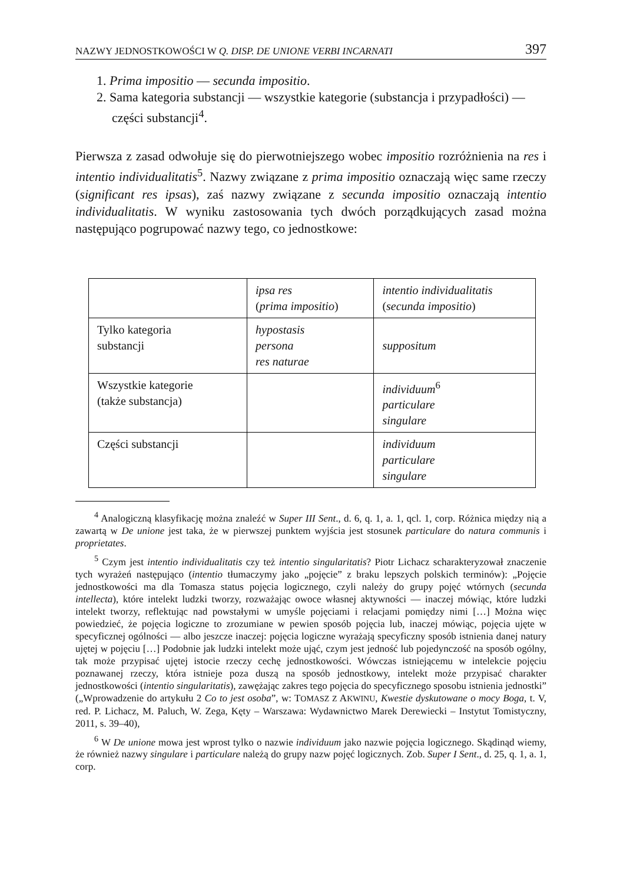NAZWY JEDNOSTKOWOŚCI W Q. DISP. DE UNIONE VERBI INCARNATI 397
1. Prima impositio — secunda impositio.
2. Sama kategoria substancji — wszystkie kategorie (substancja i przypadłości) — części substancji<sup>4</sup>.
Pierwsza z zasad odwołuje się do pierwotniejszego wobec impositio rozróżnienia na res i intentio individualitatis<sup>5</sup>. Nazwy związane z prima impositio oznaczają więc same rzeczy (significant res ipsas), zaś nazwy związane z secunda impositio oznaczają intentio individualitatis. W wyniku zastosowania tych dwóch porządkujących zasad można następująco pogrupować nazwy tego, co jednostkowe:
| | ipsa res ( prima impositio ) | intentio individualitatis ( secunda impositio ) |
| Tylko kategoria substancji | hypostasis persona res naturae | suppositum |
| Wszystkie kategorie (także substancja) | | individuum<sup>6</sup> particulare singulare |
| Części substancji | | individuum particulare singulare |
<sup>4</sup> Analogiczną klasyfikację można znaleźć w Super III Sent., d. 6, q. 1, a. 1, qcl. 1, corp. Różnica między nią a zawartą w De unione jest taka, że w pierwszej punktem wyjścia jest stosunek particulare do natura communis i proprietates.
<sup>5</sup> Czym jest intentio individualitatis czy też intentio singularitatis? Piotr Lichacz scharakteryzował znaczenie tych wyrażeń następująco (intentio tłumaczymy jako „pojęcie” z braku lepszych polskich terminów): „Pojęcie jednostkowości ma dla Tomasza status pojęcia logicznego, czyli należy do grupy pojęć wtórnych (secunda intellecta), które intelekt ludzki tworzy, rozważając owoce własnej aktywności — inaczej mówiąc, które ludzki intelekt tworzy, reflektując nad powstałymi w umyśle pojęciami i relacjami pomiędzy nimi […] Można więc powiedzieć, że pojęcia logiczne to zrozumiane w pewien sposób pojęcia lub, inaczej mówiąc, pojęcia ujęte w specyficznej ogólności — albo jeszcze inaczej: pojęcia logiczne wyrażają specyficzny sposób istnienia danej natury ujętej w pojęciu […] Podobnie jak ludzki intelekt może ująć, czym jest jedność lub pojedynczość na sposób ogólny, tak może przypisać ujętej istocie rzeczy cechę jednostkowości. Wówczas istniejącemu w intelekcie pojęciu poznawanej rzeczy, która istnieje poza duszą na sposób jednostkowy, intelekt może przypisać charakter jednostkowości (intentio singularitatis), zawężając zakres tego pojęcia do specyficznego sposobu istnienia jednostki” („Wprowadzenie do artykułu 2 Co to jest osoba”, w: TOMASZ Z AKWINU, Kwestie dyskutowane o mocy Boga, t. V, red. P. Lichacz, M. Paluch, W. Zega, Kęty – Warszawa: Wydawnictwo Marek Derewiecki – Instytut Tomistyczny, 2011, s. 39–40),
<sup>6</sup> W De unione mowa jest wprost tylko o nazwie individuum jako nazwie pojęcia logicznego. Skądinąd wiemy, że również nazwy singulare i particulare należą do grupy nazw pojęć logicznych. Zob. Super I Sent., d. 25, q. 1, a. 1, corp.